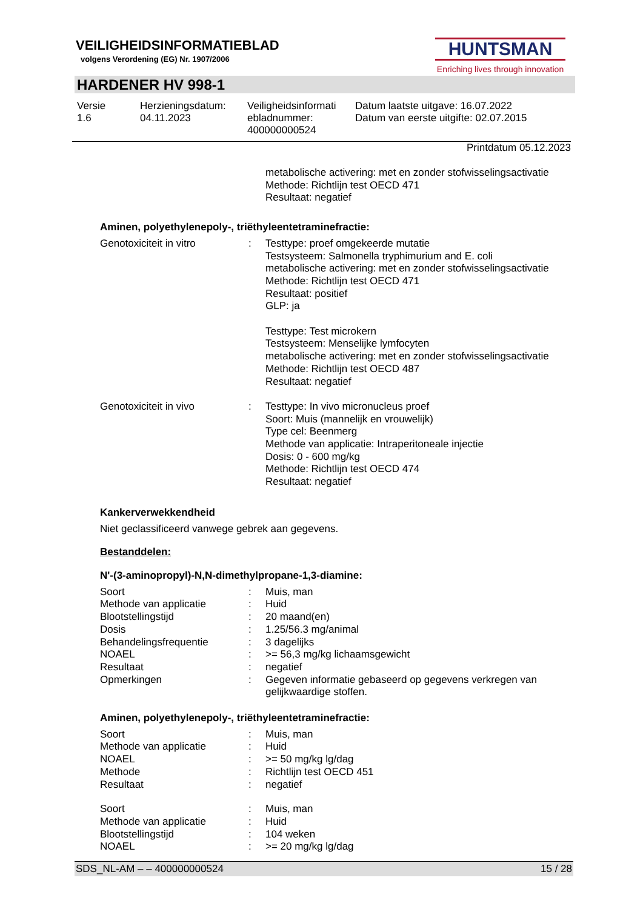VEILIGHEIDSINFORMATIEBLAD
volgens Verordening (EG) Nr. 1907/2006
HUNTSMAN
Enriching lives through innovation
HARDENER HV 998-1
Versie
1.6
Herzieningsdatum:
04.11.2023
Veiligheidsinformati
ebladnummer:
400000000524
Datum laatste uitgave: 16.07.2022
Datum van eerste uitgifte: 02.07.2015
Printdatum 05.12.2023
metabolische activering: met en zonder stofwisselingsactivatie
Methode: Richtlijn test OECD 471
Resultaat: negatief
Aminen, polyethylenepoly-, triëthyleentetraminefractie:
| Genotoxiciteit in vitro | : | Testtype: proef omgekeerde mutatie Testsysteem: Salmonella tryphimurium and E. coli metabolische activering: met en zonder stofwisselingsactivatie Methode: Richtlijn test OECD 471 Resultaat: positief GLP: ja Testtype: Test microkern Testsysteem: Menselijke lymfocyten metabolische activering: met en zonder stofwisselingsactivatie Methode: Richtlijn test OECD 487 Resultaat: negatief |
| Genotoxiciteit in vivo | : | Testtype: In vivo micronucleus proef Soort: Muis (mannelijk en vrouwelijk) Type cel: Beenmerg Methode van applicatie: Intraperitoneale injectie Dosis: 0 - 600 mg/kg Methode: Richtlijn test OECD 474 Resultaat: negatief |
Kankerverwekkendheid
Niet geclassificeerd vanwege gebrek aan gegevens.
Bestanddelen:
N'-(3-aminopropyl)-N,N-dimethylpropane-1,3-diamine:
| Soort | : | Muis, man |
| Methode van applicatie | : | Huid |
| Blootstellingstijd | : | 20 maand(en) |
| Dosis | : | 1.25/56.3 mg/animal |
| Behandelingsfrequentie | : | 3 dagelijks |
| NOAEL | : | >= 56,3 mg/kg lichaamsgewicht |
| Resultaat | : | negatief |
| Opmerkingen | : | Gegeven informatie gebaseerd op gegevens verkregen van gelijkwaardige stoffen. |
Aminen, polyethylenepoly-, triëthyleentetraminefractie:
| Soort | : | Muis, man |
| Methode van applicatie | : | Huid |
| NOAEL | : | >= 50 mg/kg lg/dag |
| Methode | : | Richtlijn test OECD 451 |
| Resultaat | : | negatief |
| Soort | : | Muis, man |
| Methode van applicatie | : | Huid |
| Blootstellingstijd | : | 104 weken |
| NOAEL | : | >= 20 mg/kg lg/dag |
SDS_NL-AM – – 400000000524 15 / 28